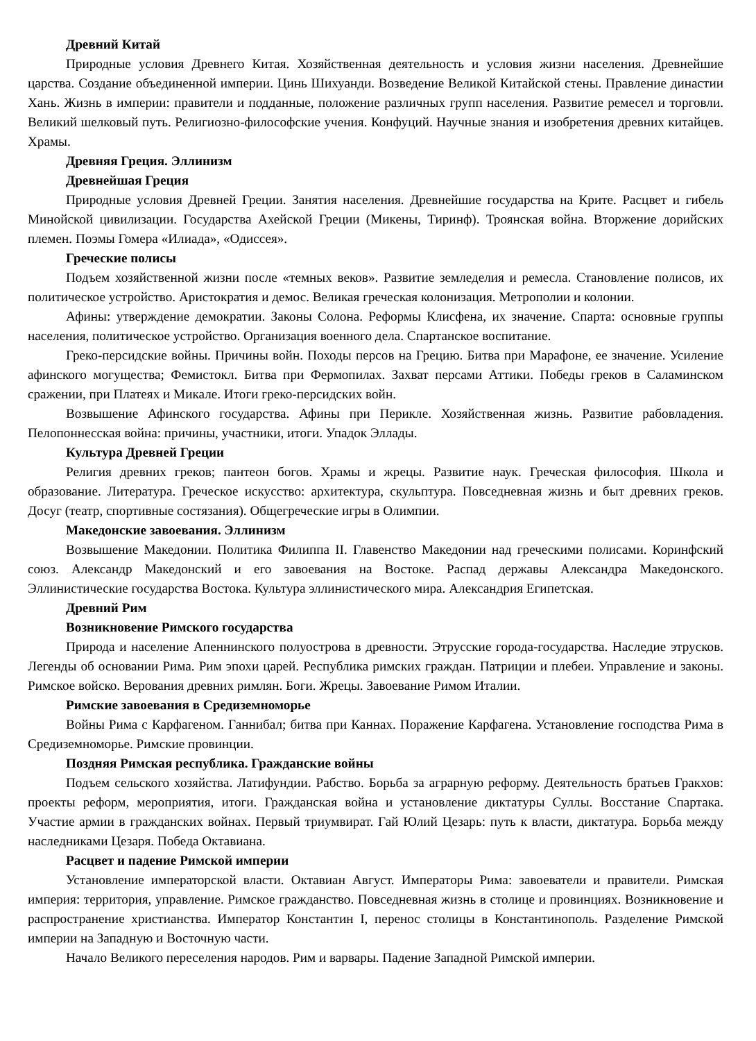Древний Китай
Природные условия Древнего Китая. Хозяйственная деятельность и условия жизни населения. Древнейшие царства. Создание объединенной империи. Цинь Шихуанди. Возведение Великой Китайской стены. Правление династии Хань. Жизнь в империи: правители и подданные, положение различных групп населения. Развитие ремесел и торговли. Великий шелковый путь. Религиозно-философские учения. Конфуций. Научные знания и изобретения древних китайцев. Храмы.
Древняя Греция. Эллинизм
Древнейшая Греция
Природные условия Древней Греции. Занятия населения. Древнейшие государства на Крите. Расцвет и гибель Минойской цивилизации. Государства Ахейской Греции (Микены, Тиринф). Троянская война. Вторжение дорийских племен. Поэмы Гомера «Илиада», «Одиссея».
Греческие полисы
Подъем хозяйственной жизни после «темных веков». Развитие земледелия и ремесла. Становление полисов, их политическое устройство. Аристократия и демос. Великая греческая колонизация. Метрополии и колонии.
Афины: утверждение демократии. Законы Солона. Реформы Клисфена, их значение. Спарта: основные группы населения, политическое устройство. Организация военного дела. Спартанское воспитание.
Греко-персидские войны. Причины войн. Походы персов на Грецию. Битва при Марафоне, ее значение. Усиление афинского могущества; Фемистокл. Битва при Фермопилах. Захват персами Аттики. Победы греков в Саламинском сражении, при Платеях и Микале. Итоги греко-персидских войн.
Возвышение Афинского государства. Афины при Перикле. Хозяйственная жизнь. Развитие рабовладения. Пелопоннесская война: причины, участники, итоги. Упадок Эллады.
Культура Древней Греции
Религия древних греков; пантеон богов. Храмы и жрецы. Развитие наук. Греческая философия. Школа и образование. Литература. Греческое искусство: архитектура, скульптура. Повседневная жизнь и быт древних греков. Досуг (театр, спортивные состязания). Общегреческие игры в Олимпии.
Македонские завоевания. Эллинизм
Возвышение Македонии. Политика Филиппа II. Главенство Македонии над греческими полисами. Коринфский союз. Александр Македонский и его завоевания на Востоке. Распад державы Александра Македонского. Эллинистические государства Востока. Культура эллинистического мира. Александрия Египетская.
Древний Рим
Возникновение Римского государства
Природа и население Апеннинского полуострова в древности. Этрусские города-государства. Наследие этрусков. Легенды об основании Рима. Рим эпохи царей. Республика римских граждан. Патриции и плебеи. Управление и законы. Римское войско. Верования древних римлян. Боги. Жрецы. Завоевание Римом Италии.
Римские завоевания в Средиземноморье
Войны Рима с Карфагеном. Ганнибал; битва при Каннах. Поражение Карфагена. Установление господства Рима в Средиземноморье. Римские провинции.
Поздняя Римская республика. Гражданские войны
Подъем сельского хозяйства. Латифундии. Рабство. Борьба за аграрную реформу. Деятельность братьев Гракхов: проекты реформ, мероприятия, итоги. Гражданская война и установление диктатуры Суллы. Восстание Спартака. Участие армии в гражданских войнах. Первый триумвират. Гай Юлий Цезарь: путь к власти, диктатура. Борьба между наследниками Цезаря. Победа Октавиана.
Расцвет и падение Римской империи
Установление императорской власти. Октавиан Август. Императоры Рима: завоеватели и правители. Римская империя: территория, управление. Римское гражданство. Повседневная жизнь в столице и провинциях. Возникновение и распространение христианства. Император Константин I, перенос столицы в Константинополь. Разделение Римской империи на Западную и Восточную части.
Начало Великого переселения народов. Рим и варвары. Падение Западной Римской империи.